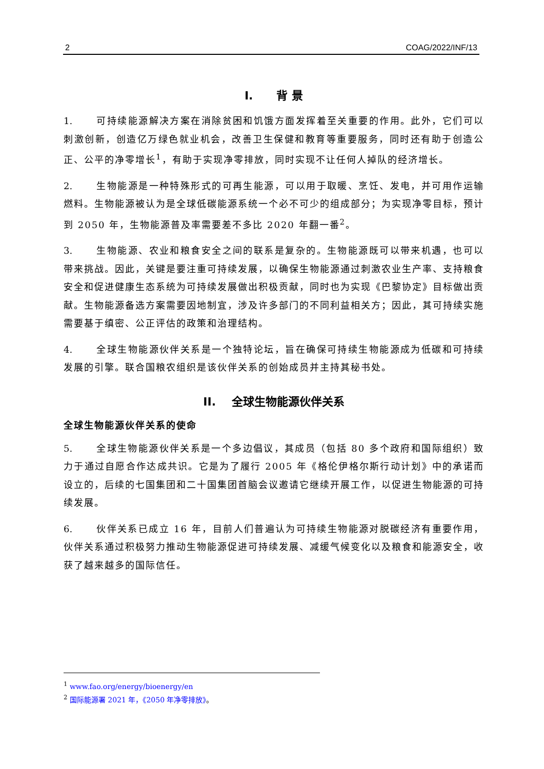2 COAG/2022/INF/13
I. 背 景
1. 可持续能源解决方案在消除贫困和饥饿方面发挥着至关重要的作用。此外，它们可以刺激创新，创造亿万绿色就业机会，改善卫生保健和教育等重要服务，同时还有助于创造公正、公平的净零增长<sup>1</sup>，有助于实现净零排放，同时实现不让任何人掉队的经济增长。
2. 生物能源是一种特殊形式的可再生能源，可以用于取暖、烹饪、发电，并可用作运输燃料。生物能源被认为是全球低碳能源系统一个必不可少的组成部分；为实现净零目标，预计到 2050 年，生物能源普及率需要差不多比 2020 年翻一番<sup>2</sup>。
3. 生物能源、农业和粮食安全之间的联系是复杂的。生物能源既可以带来机遇，也可以带来挑战。因此，关键是要注重可持续发展，以确保生物能源通过刺激农业生产率、支持粮食安全和促进健康生态系统为可持续发展做出积极贡献，同时也为实现《巴黎协定》目标做出贡献。生物能源备选方案需要因地制宜，涉及许多部门的不同利益相关方；因此，其可持续实施需要基于缜密、公正评估的政策和治理结构。
4. 全球生物能源伙伴关系是一个独特论坛，旨在确保可持续生物能源成为低碳和可持续发展的引擎。联合国粮农组织是该伙伴关系的创始成员并主持其秘书处。
II. 全球生物能源伙伴关系
全球生物能源伙伴关系的使命
5. 全球生物能源伙伴关系是一个多边倡议，其成员（包括 80 多个政府和国际组织）致力于通过自愿合作达成共识。它是为了履行 2005 年《格伦伊格尔斯行动计划》中的承诺而设立的，后续的七国集团和二十国集团首脑会议邀请它继续开展工作，以促进生物能源的可持续发展。
6. 伙伴关系已成立 16 年，目前人们普遍认为可持续生物能源对脱碳经济有重要作用，伙伴关系通过积极努力推动生物能源促进可持续发展、减缓气候变化以及粮食和能源安全，收获了越来越多的国际信任。
<sup>1</sup> www.fao.org/energy/bioenergy/en
<sup>2</sup> 国际能源署 2021 年，《2050 年净零排放》。